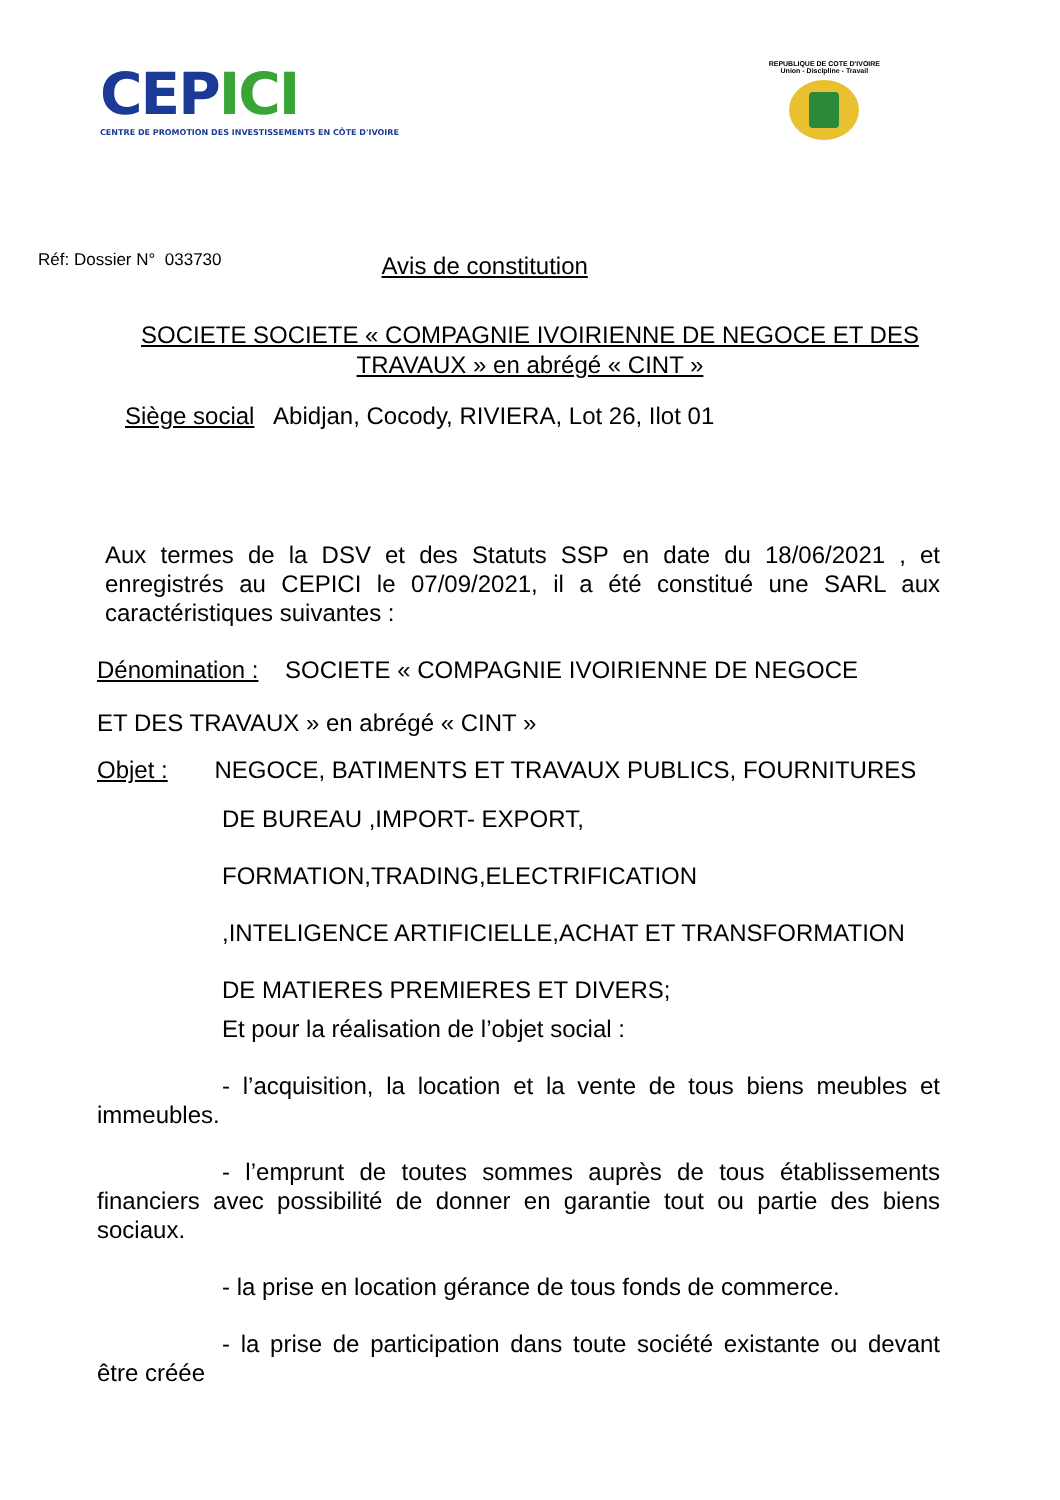CEPICI
CENTRE DE PROMOTION DES INVESTISSEMENTS EN CÔTE D'IVOIRE
REPUBLIQUE DE COTE D'IVOIRE
Union - Discipline - Travail
Réf: Dossier N° 033730 Avis de constitution
SOCIETE SOCIETE « COMPAGNIE IVOIRIENNE DE NEGOCE ET DES TRAVAUX » en abrégé « CINT »
Siège social Abidjan, Cocody, RIVIERA, Lot 26, Ilot 01
Aux termes de la DSV et des Statuts SSP en date du 18/06/2021 , et enregistrés au CEPICI le 07/09/2021, il a été constitué une SARL aux caractéristiques suivantes :
Dénomination : SOCIETE « COMPAGNIE IVOIRIENNE DE NEGOCE
ET DES TRAVAUX » en abrégé « CINT »
Objet : NEGOCE, BATIMENTS ET TRAVAUX PUBLICS, FOURNITURES
DE BUREAU ,IMPORT- EXPORT,
FORMATION,TRADING,ELECTRIFICATION
,INTELIGENCE ARTIFICIELLE,ACHAT ET TRANSFORMATION
DE MATIERES PREMIERES ET DIVERS;
Et pour la réalisation de l’objet social :
- l’acquisition, la location et la vente de tous biens meubles et immeubles.
- l’emprunt de toutes sommes auprès de tous établissements financiers avec possibilité de donner en garantie tout ou partie des biens sociaux.
- la prise en location gérance de tous fonds de commerce.
- la prise de participation dans toute société existante ou devant être créée